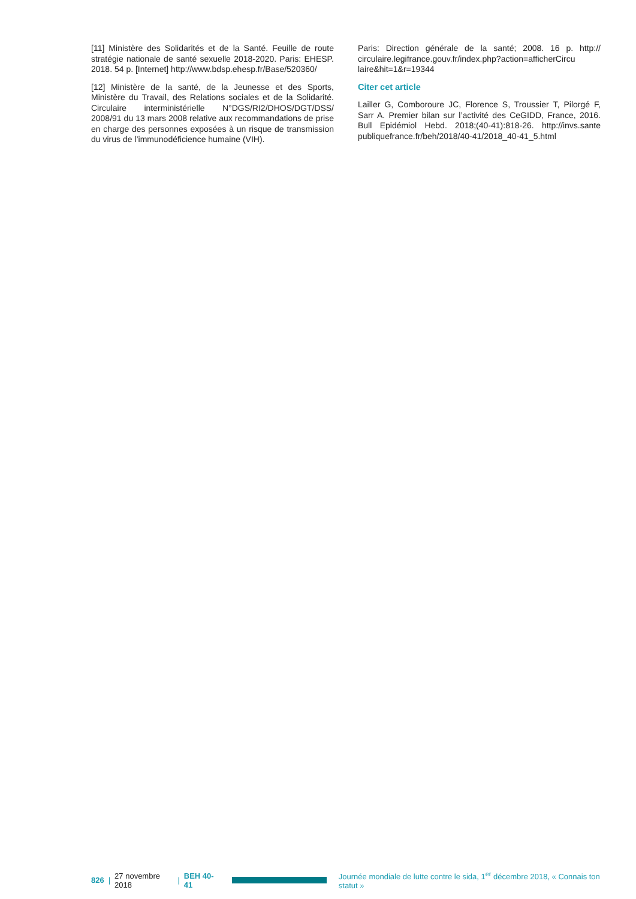[11] Ministère des Solidarités et de la Santé. Feuille de route stratégie nationale de santé sexuelle 2018-2020. Paris: EHESP. 2018. 54 p. [Internet] http://www.bdsp.ehesp.fr/Base/520360/
[12] Ministère de la santé, de la Jeunesse et des Sports, Ministère du Travail, des Relations sociales et de la Solidarité. Circulaire interministérielle N°DGS/RI2/DHOS/DGT/DSS/ 2008/91 du 13 mars 2008 relative aux recommandations de prise en charge des personnes exposées à un risque de transmission du virus de l’immunodéficience humaine (VIH).
Paris: Direction générale de la santé; 2008. 16 p. http:// circulaire.legifrance.gouv.fr/index.php?action=afficherCircu laire&hit=1&r=19344
Citer cet article
Lailler G, Comboroure JC, Florence S, Troussier T, Pilorgé F, Sarr A. Premier bilan sur l’activité des CeGIDD, France, 2016. Bull Epidémiol Hebd. 2018;(40-41):818-26. http://invs.sante publiquefrance.fr/beh/2018/40-41/2018_40-41_5.html
826 | 27 novembre 2018 | BEH 40-41
Journée mondiale de lutte contre le sida, 1<sup>er</sup> décembre 2018, « Connais ton statut »